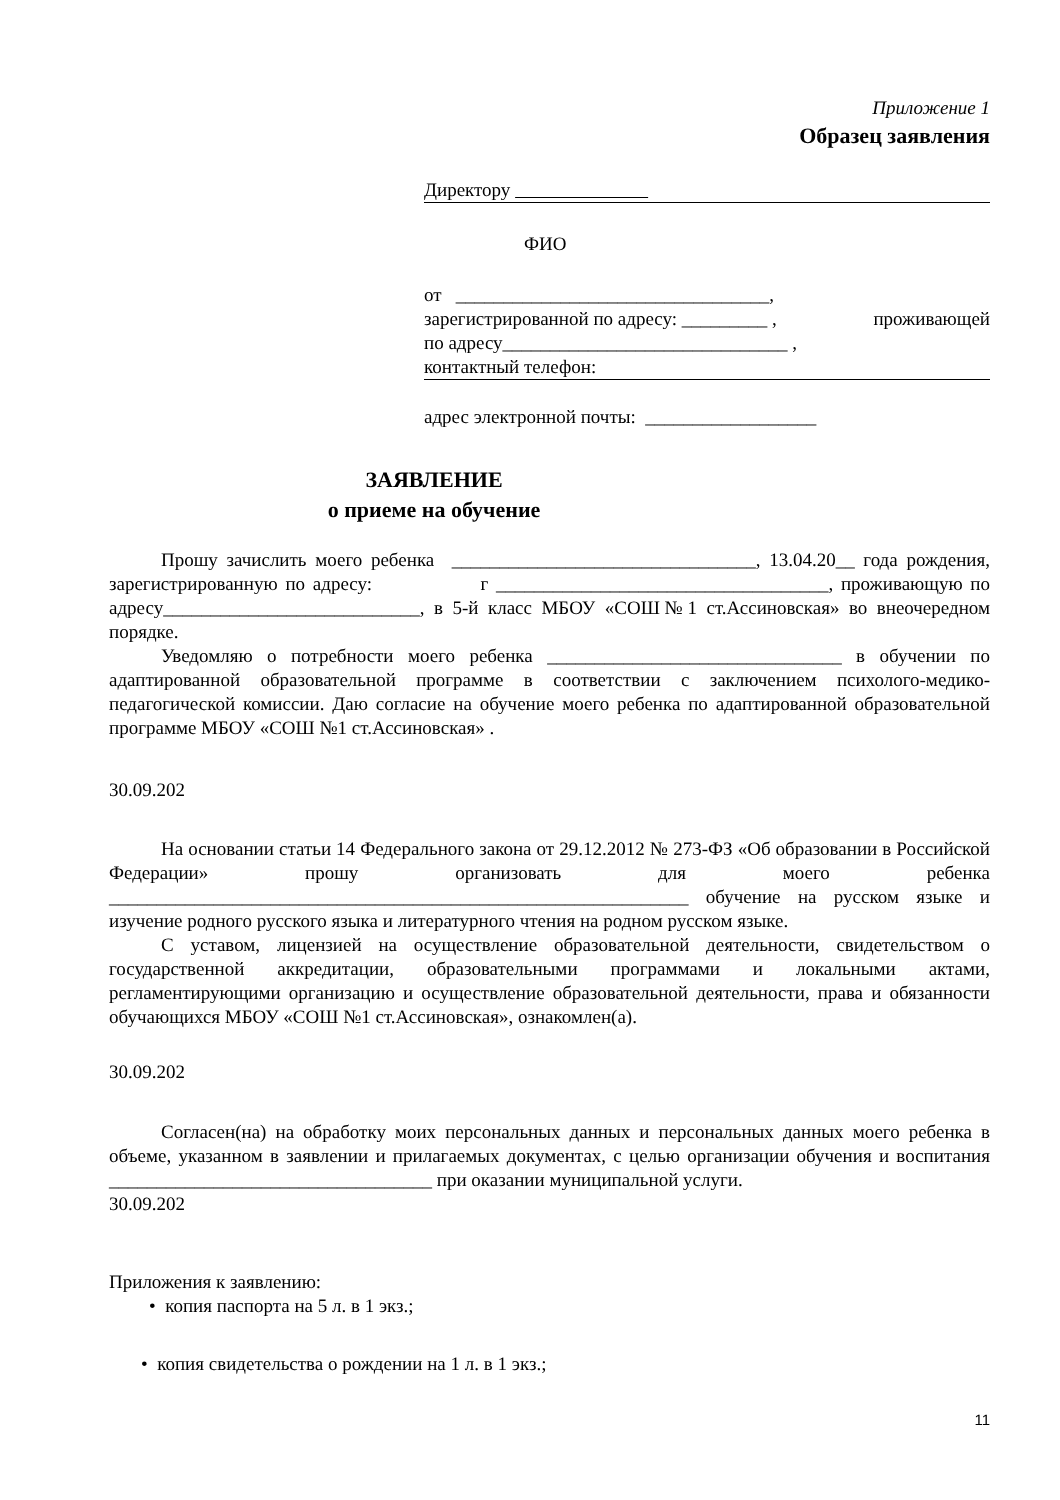Приложение 1
Образец заявления
Директору
ФИО
от _________________________________,
зарегистрированной по адресу: _________ , проживающей
по адресу______________________________ ,
контактный телефон:
адрес электронной почты: __________________
ЗАЯВЛЕНИЕ
о приеме на обучение
Прошу зачислить моего ребенка ________________________________, 13.04.20__ года рождения, зарегистрированную по адресу: г ___________________________________, проживающую по адресу___________________________, в 5-й класс МБОУ «СОШ№1 ст.Ассиновская» во внеочередном порядке.
Уведомляю о потребности моего ребенка _______________________________ в обучении по адаптированной образовательной программе в соответствии с заключением психолого-медико-педагогической комиссии. Даю согласие на обучение моего ребенка по адаптированной образовательной программе МБОУ «СОШ №1 ст.Ассиновская» .
30.09.202
На основании статьи 14 Федерального закона от 29.12.2012 № 273-ФЗ «Об образовании в Российской Федерации» прошу организовать для моего ребенка _____________________________________________________________ обучение на русском языке и изучение родного русского языка и литературного чтения на родном русском языке.
С уставом, лицензией на осуществление образовательной деятельности, свидетельством о государственной аккредитации, образовательными программами и локальными актами, регламентирующими организацию и осуществление образовательной деятельности, права и обязанности обучающихся МБОУ «СОШ №1 ст.Ассиновская», ознакомлен(а).
30.09.202
Согласен(на) на обработку моих персональных данных и персональных данных моего ребенка в объеме, указанном в заявлении и прилагаемых документах, с целью организации обучения и воспитания __________________________________ при оказании муниципальной услуги.
30.09.202
Приложения к заявлению:
• копия паспорта на 5 л. в 1 экз.;
• копия свидетельства о рождении на 1 л. в 1 экз.;
11